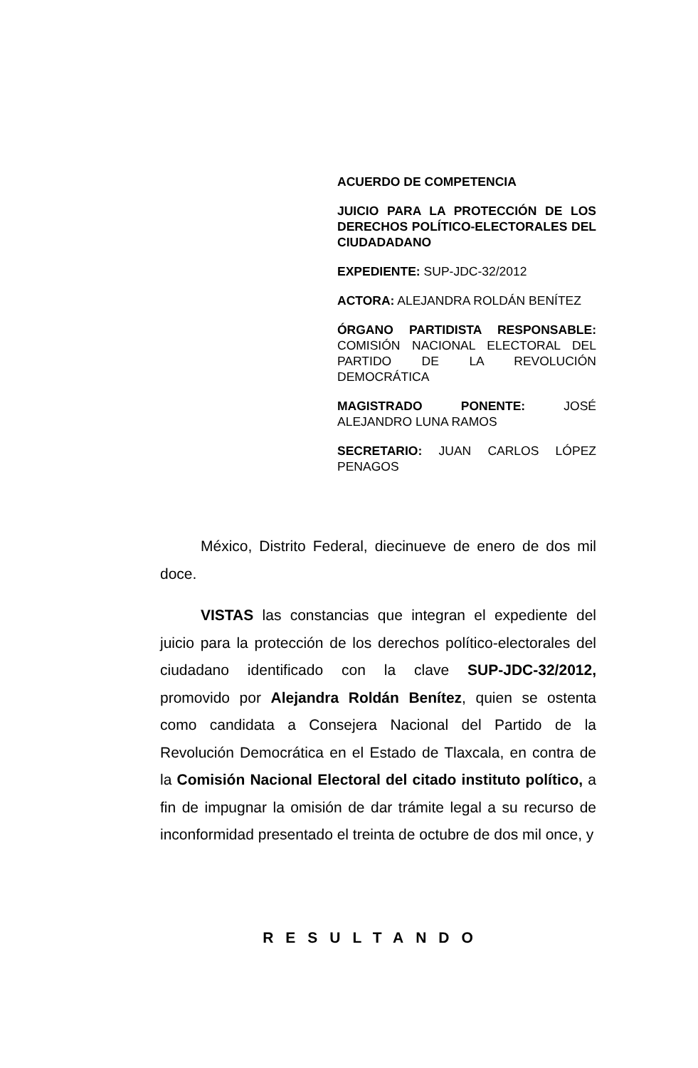ACUERDO DE COMPETENCIA
JUICIO PARA LA PROTECCIÓN DE LOS DERECHOS POLÍTICO-ELECTORALES DEL CIUDADADANO
EXPEDIENTE: SUP-JDC-32/2012
ACTORA: ALEJANDRA ROLDÁN BENÍTEZ
ÓRGANO PARTIDISTA RESPONSABLE: COMISIÓN NACIONAL ELECTORAL DEL PARTIDO DE LA REVOLUCIÓN DEMOCRÁTICA
MAGISTRADO PONENTE: JOSÉ ALEJANDRO LUNA RAMOS
SECRETARIO: JUAN CARLOS LÓPEZ PENAGOS
México, Distrito Federal, diecinueve de enero de dos mil doce.
VISTAS las constancias que integran el expediente del juicio para la protección de los derechos político-electorales del ciudadano identificado con la clave SUP-JDC-32/2012, promovido por Alejandra Roldán Benítez, quien se ostenta como candidata a Consejera Nacional del Partido de la Revolución Democrática en el Estado de Tlaxcala, en contra de la Comisión Nacional Electoral del citado instituto político, a fin de impugnar la omisión de dar trámite legal a su recurso de inconformidad presentado el treinta de octubre de dos mil once, y
RESULTANDO